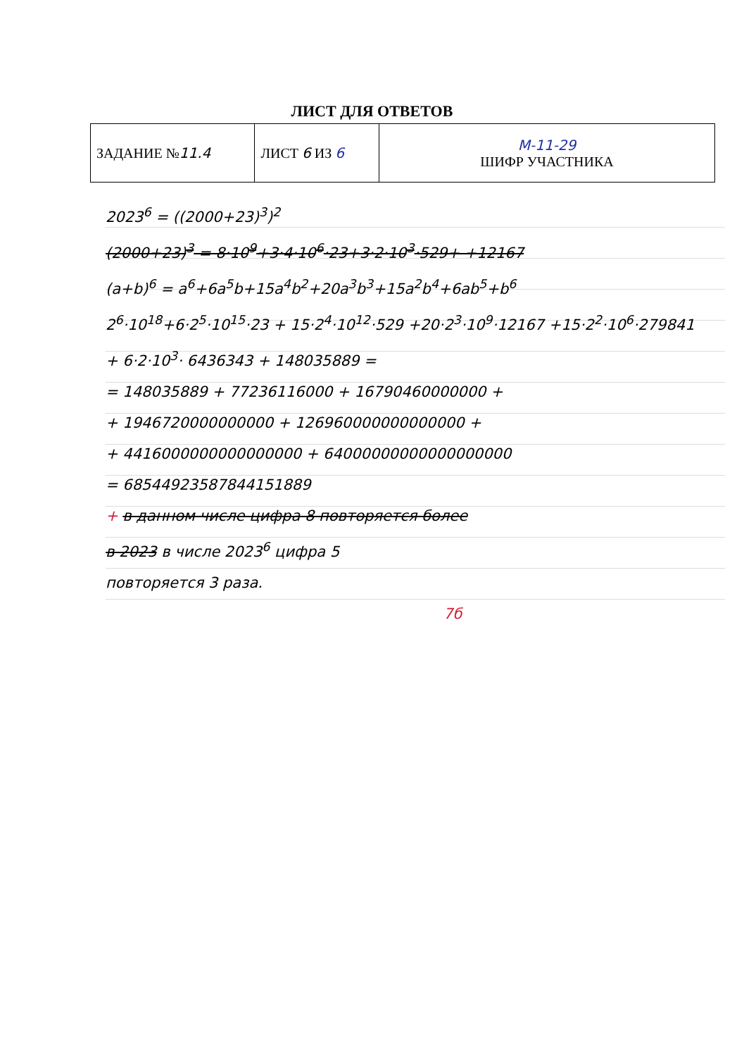ЛИСТ ДЛЯ ОТВЕТОВ
| ЗАДАНИЕ № 11.4 | ЛИСТ 6 ИЗ 6 | M-11-29 ШИФР УЧАСТНИКА |
2023<sup>6</sup> = ((2000+23)<sup>3</sup>)<sup>2</sup>
(2000+23)<sup>3</sup> = 8·10<sup>9</sup>+3·4·10<sup>6</sup>·23+3·2·10<sup>3</sup>·529+ +12167
(a+b)<sup>6</sup> = a<sup>6</sup>+6a<sup>5</sup>b+15a<sup>4</sup>b<sup>2</sup>+20a<sup>3</sup>b<sup>3</sup>+15a<sup>2</sup>b<sup>4</sup>+6ab<sup>5</sup>+b<sup>6</sup>
2<sup>6</sup>·10<sup>18</sup>+6·2<sup>5</sup>·10<sup>15</sup>·23 + 15·2<sup>4</sup>·10<sup>12</sup>·529 +20·2<sup>3</sup>·10<sup>9</sup>·12167 +15·2<sup>2</sup>·10<sup>6</sup>·279841
+ 6·2·10<sup>3</sup>· 6436343 + 148035889 =
= 148035889 + 77236116000 + 16790460000000 +
+ 1946720000000000 + 126960000000000000 +
+ 4416000000000000000 + 64000000000000000000
= 68544923587844151889
+ в данном числе цифра 8 повторяется более
в 2023 в числе 2023<sup>6</sup> цифра 5
повторяется 3 раза.
7б